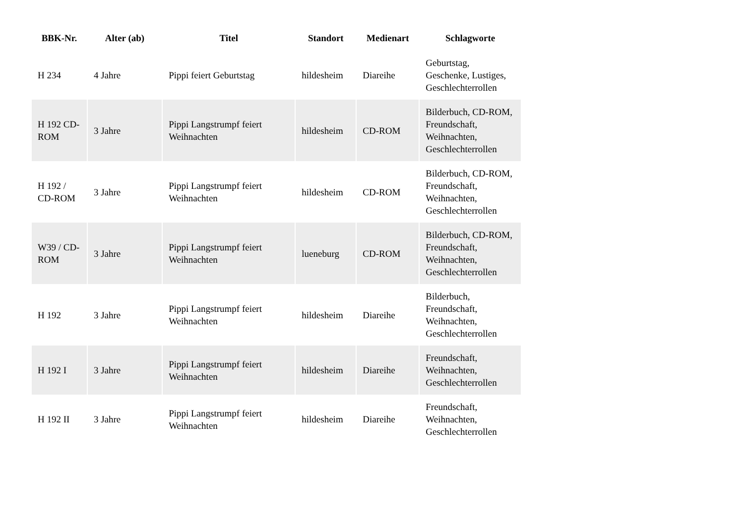| BBK-Nr. | Alter (ab) | Titel | Standort | Medienart | Schlagworte |
| --- | --- | --- | --- | --- | --- |
| H 234 | 4 Jahre | Pippi feiert Geburtstag | hildesheim | Diareihe | Geburtstag, Geschenke, Lustiges, Geschlechterrollen |
| H 192 CD-ROM | 3 Jahre | Pippi Langstrumpf feiert Weihnachten | hildesheim | CD-ROM | Bilderbuch, CD-ROM, Freundschaft, Weihnachten, Geschlechterrollen |
| H 192 / CD-ROM | 3 Jahre | Pippi Langstrumpf feiert Weihnachten | hildesheim | CD-ROM | Bilderbuch, CD-ROM, Freundschaft, Weihnachten, Geschlechterrollen |
| W39 / CD-ROM | 3 Jahre | Pippi Langstrumpf feiert Weihnachten | lueneburg | CD-ROM | Bilderbuch, CD-ROM, Freundschaft, Weihnachten, Geschlechterrollen |
| H 192 | 3 Jahre | Pippi Langstrumpf feiert Weihnachten | hildesheim | Diareihe | Bilderbuch, Freundschaft, Weihnachten, Geschlechterrollen |
| H 192 I | 3 Jahre | Pippi Langstrumpf feiert Weihnachten | hildesheim | Diareihe | Freundschaft, Weihnachten, Geschlechterrollen |
| H 192 II | 3 Jahre | Pippi Langstrumpf feiert Weihnachten | hildesheim | Diareihe | Freundschaft, Weihnachten, Geschlechterrollen |